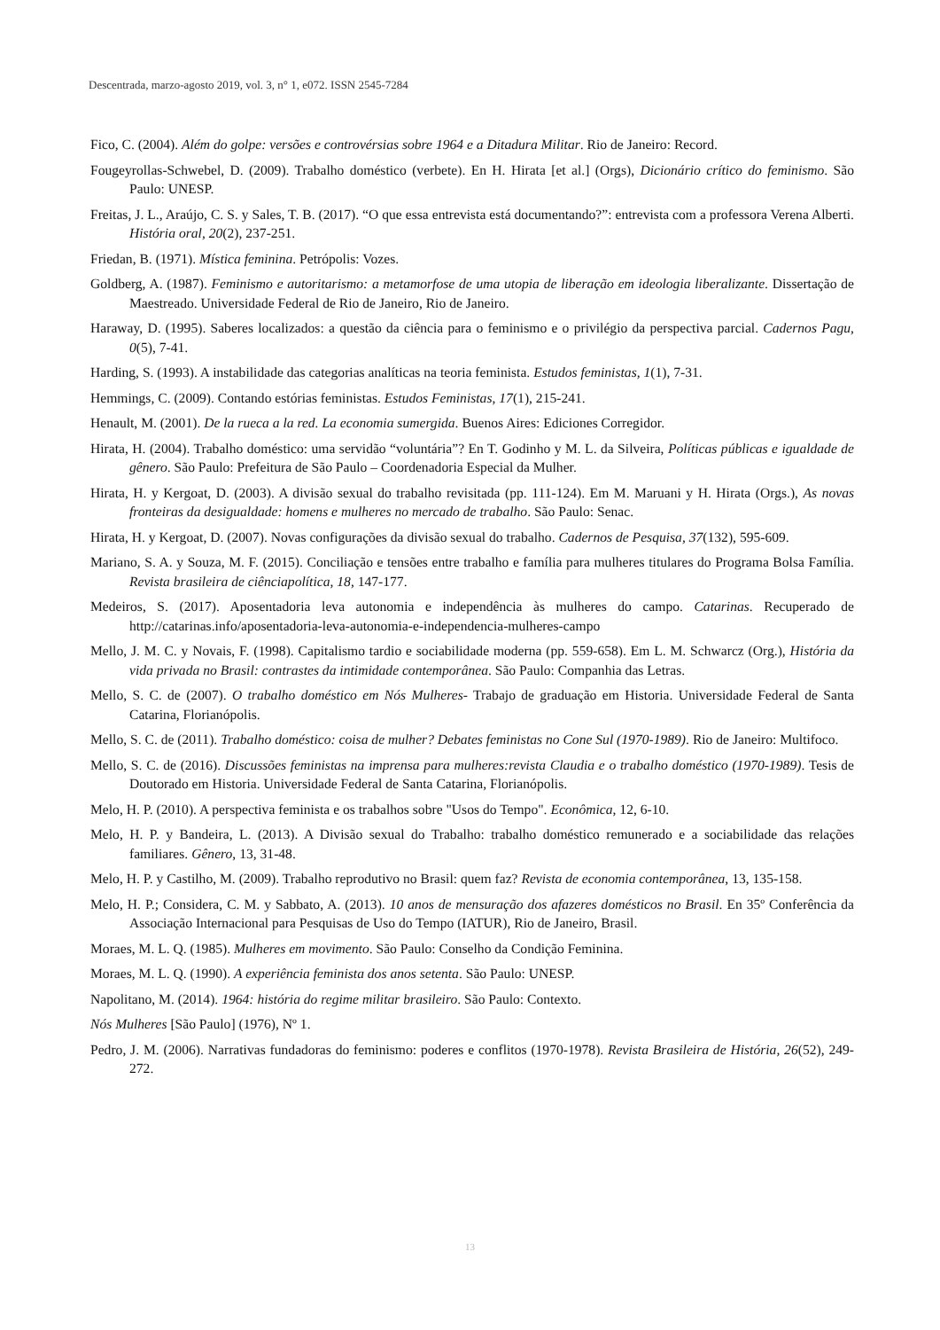Descentrada, marzo-agosto 2019, vol. 3, n° 1, e072. ISSN 2545-7284
Fico, C. (2004). Além do golpe: versões e controvérsias sobre 1964 e a Ditadura Militar. Rio de Janeiro: Record.
Fougeyrollas-Schwebel, D. (2009). Trabalho doméstico (verbete). En H. Hirata [et al.] (Orgs), Dicionário crítico do feminismo. São Paulo: UNESP.
Freitas, J. L., Araújo, C. S. y Sales, T. B. (2017). “O que essa entrevista está documentando?”: entrevista com a professora Verena Alberti. História oral, 20(2), 237-251.
Friedan, B. (1971). Mística feminina. Petrópolis: Vozes.
Goldberg, A. (1987). Feminismo e autoritarismo: a metamorfose de uma utopia de liberação em ideologia liberalizante. Dissertação de Maestreado. Universidade Federal de Rio de Janeiro, Rio de Janeiro.
Haraway, D. (1995). Saberes localizados: a questão da ciência para o feminismo e o privilégio da perspectiva parcial. Cadernos Pagu, 0(5), 7-41.
Harding, S. (1993). A instabilidade das categorias analíticas na teoria feminista. Estudos feministas, 1(1), 7-31.
Hemmings, C. (2009). Contando estórias feministas. Estudos Feministas, 17(1), 215-241.
Henault, M. (2001). De la rueca a la red. La economia sumergida. Buenos Aires: Ediciones Corregidor.
Hirata, H. (2004). Trabalho doméstico: uma servidão “voluntária”? En T. Godinho y M. L. da Silveira, Políticas públicas e igualdade de gênero. São Paulo: Prefeitura de São Paulo – Coordenadoria Especial da Mulher.
Hirata, H. y Kergoat, D. (2003). A divisão sexual do trabalho revisitada (pp. 111-124). Em M. Maruani y H. Hirata (Orgs.), As novas fronteiras da desigualdade: homens e mulheres no mercado de trabalho. São Paulo: Senac.
Hirata, H. y Kergoat, D. (2007). Novas configurações da divisão sexual do trabalho. Cadernos de Pesquisa, 37(132), 595-609.
Mariano, S. A. y Souza, M. F. (2015). Conciliação e tensões entre trabalho e família para mulheres titulares do Programa Bolsa Família. Revista brasileira de ciênciapolítica, 18, 147-177.
Medeiros, S. (2017). Aposentadoria leva autonomia e independência às mulheres do campo. Catarinas. Recuperado de http://catarinas.info/aposentadoria-leva-autonomia-e-independencia-mulheres-campo
Mello, J. M. C. y Novais, F. (1998). Capitalismo tardio e sociabilidade moderna (pp. 559-658). Em L. M. Schwarcz (Org.), História da vida privada no Brasil: contrastes da intimidade contemporânea. São Paulo: Companhia das Letras.
Mello, S. C. de (2007). O trabalho doméstico em Nós Mulheres- Trabajo de graduação em Historia. Universidade Federal de Santa Catarina, Florianópolis.
Mello, S. C. de (2011). Trabalho doméstico: coisa de mulher? Debates feministas no Cone Sul (1970-1989). Rio de Janeiro: Multifoco.
Mello, S. C. de (2016). Discussões feministas na imprensa para mulheres:revista Claudia e o trabalho doméstico (1970-1989). Tesis de Doutorado em Historia. Universidade Federal de Santa Catarina, Florianópolis.
Melo, H. P. (2010). A perspectiva feminista e os trabalhos sobre "Usos do Tempo". Econômica, 12, 6-10.
Melo, H. P. y Bandeira, L. (2013). A Divisão sexual do Trabalho: trabalho doméstico remunerado e a sociabilidade das relações familiares. Gênero, 13, 31-48.
Melo, H. P. y Castilho, M. (2009). Trabalho reprodutivo no Brasil: quem faz? Revista de economia contemporânea, 13, 135-158.
Melo, H. P.; Considera, C. M. y Sabbato, A. (2013). 10 anos de mensuração dos afazeres domésticos no Brasil. En 35º Conferência da Associação Internacional para Pesquisas de Uso do Tempo (IATUR), Rio de Janeiro, Brasil.
Moraes, M. L. Q. (1985). Mulheres em movimento. São Paulo: Conselho da Condição Feminina.
Moraes, M. L. Q. (1990). A experiência feminista dos anos setenta. São Paulo: UNESP.
Napolitano, M. (2014). 1964: história do regime militar brasileiro. São Paulo: Contexto.
Nós Mulheres [São Paulo] (1976), Nº 1.
Pedro, J. M. (2006). Narrativas fundadoras do feminismo: poderes e conflitos (1970-1978). Revista Brasileira de História, 26(52), 249-272.
13